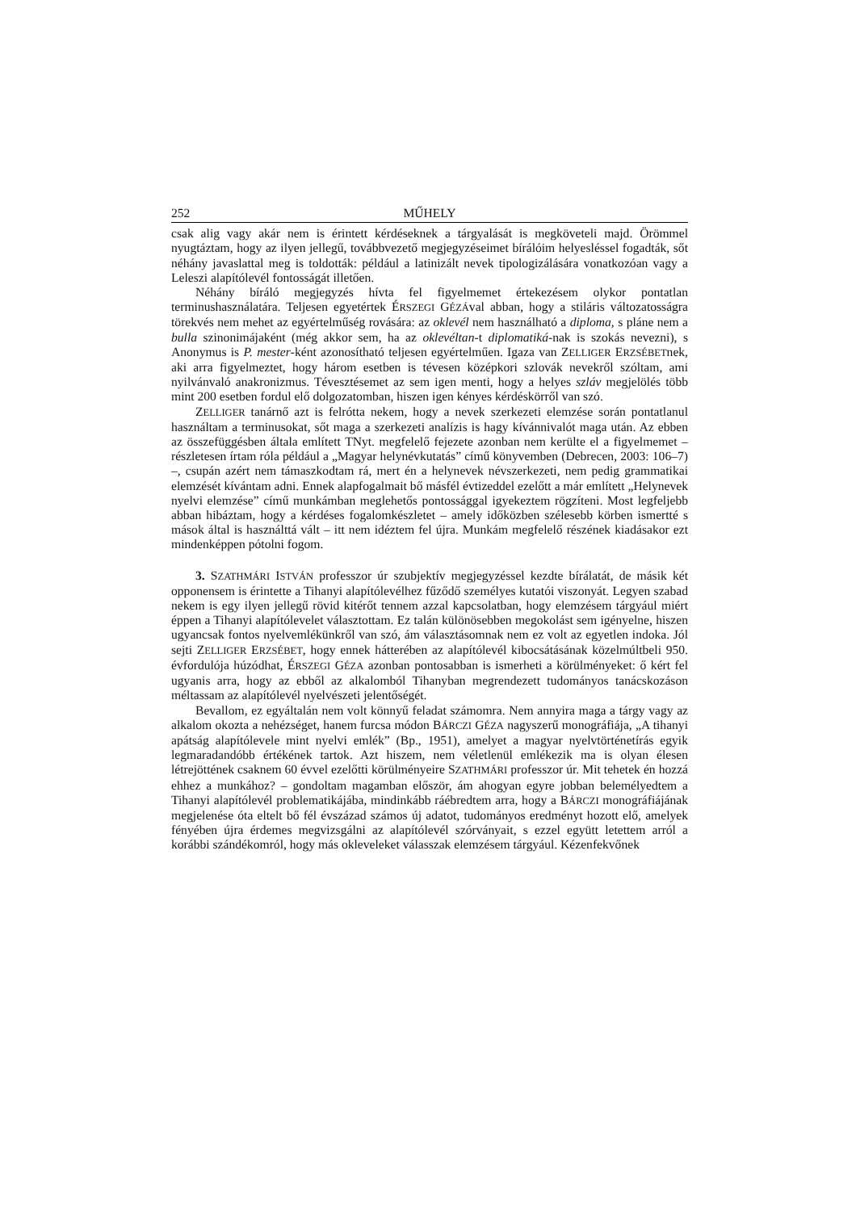252 MŰHELY
csak alig vagy akár nem is érintett kérdéseknek a tárgyalását is megköveteli majd. Örömmel nyugtáztam, hogy az ilyen jellegű, továbbvezető megjegyzéseimet bírálóim helyesléssel fogadták, sőt néhány javaslattal meg is toldották: például a latinizált nevek tipologizálására vonatkozóan vagy a Leleszi alapítólevél fontosságát illetően.
Néhány bíráló megjegyzés hívta fel figyelmemet értekezésem olykor pontatlan terminushasználatára. Teljesen egyetértek ÉRSZEGI GÉZÁval abban, hogy a stiláris változatosságra törekvés nem mehet az egyértelműség rovására: az oklevél nem használható a diploma, s pláne nem a bulla szinonimájaként (még akkor sem, ha az oklevéltan-t diplomatiká-nak is szokás nevezni), s Anonymus is P. mester-ként azonosítható teljesen egyértelműen. Igaza van ZELLIGER ERZSÉBETnek, aki arra figyelmeztet, hogy három esetben is tévesen középkori szlovák nevekről szóltam, ami nyilvánvaló anakronizmus. Tévesztésemet az sem igen menti, hogy a helyes szláv megjelölés több mint 200 esetben fordul elő dolgozatomban, hiszen igen kényes kérdéskörről van szó.
ZELLIGER tanárnő azt is felrótta nekem, hogy a nevek szerkezeti elemzése során pontatlanul használtam a terminusokat, sőt maga a szerkezeti analízis is hagy kívánnivalót maga után. Az ebben az összefüggésben általa említett TNyt. megfelelő fejezete azonban nem kerülte el a figyelmemet – részletesen írtam róla például a „Magyar helynévkutatás” című könyvemben (Debrecen, 2003: 106–7) –, csupán azért nem támaszkodtam rá, mert én a helynevek névszerkezeti, nem pedig grammatikai elemzését kívántam adni. Ennek alapfogalmait bő másfél évtizeddel ezelőtt a már említett „Helynevek nyelvi elemzése” című munkámban meglehetős pontossággal igyekeztem rögzíteni. Most legfeljebb abban hibáztam, hogy a kérdéses fogalomkészletet – amely időközben szélesebb körben ismertté s mások által is használttá vált – itt nem idéztem fel újra. Munkám megfelelő részének kiadásakor ezt mindenképpen pótolni fogom.
3. SZATHMÁRI ISTVÁN professzor úr szubjektív megjegyzéssel kezdte bírálatát, de másik két opponensem is érintette a Tihanyi alapítólevélhez fűződő személyes kutatói viszonyát. Legyen szabad nekem is egy ilyen jellegű rövid kitérőt tennem azzal kapcsolatban, hogy elemzésem tárgyául miért éppen a Tihanyi alapítólevelet választottam. Ez talán különösebben megokolást sem igényelne, hiszen ugyancsak fontos nyelvemlékünkről van szó, ám választásomnak nem ez volt az egyetlen indoka. Jól sejti ZELLIGER ERZSÉBET, hogy ennek hátterében az alapítólevél kibocsátásának közelmúltbeli 950. évfordulója húzódhat, ÉRSZEGI GÉZA azonban pontosabban is ismerheti a körülményeket: ő kért fel ugyanis arra, hogy az ebből az alkalomból Tihanyban megrendezett tudományos tanácskozáson méltassam az alapítólevél nyelvészeti jelentőségét.
Bevallom, ez egyáltalán nem volt könnyű feladat számomra. Nem annyira maga a tárgy vagy az alkalom okozta a nehézséget, hanem furcsa módon BÁRCZI GÉZA nagyszerű monográfiája, „A tihanyi apátság alapítólevele mint nyelvi emlék” (Bp., 1951), amelyet a magyar nyelvtörténetírás egyik legmaradandóbb értékének tartok. Azt hiszem, nem véletlenül emlékezik ma is olyan élesen létrejöttének csaknem 60 évvel ezelőtti körülményeire SZATHMÁRI professzor úr. Mit tehetek én hozzá ehhez a munkához? – gondoltam magamban először, ám ahogyan egyre jobban belemélyedtem a Tihanyi alapítólevél problematikájába, mindinkább ráébredtem arra, hogy a BÁRCZI monográfiájának megjelenése óta eltelt bő fél évszázad számos új adatot, tudományos eredményt hozott elő, amelyek fényében újra érdemes megvizsgálni az alapítólevél szórványait, s ezzel együtt letettem arról a korábbi szándékomról, hogy más okleveleket válasszak elemzésem tárgyául. Kézenfekvőnek